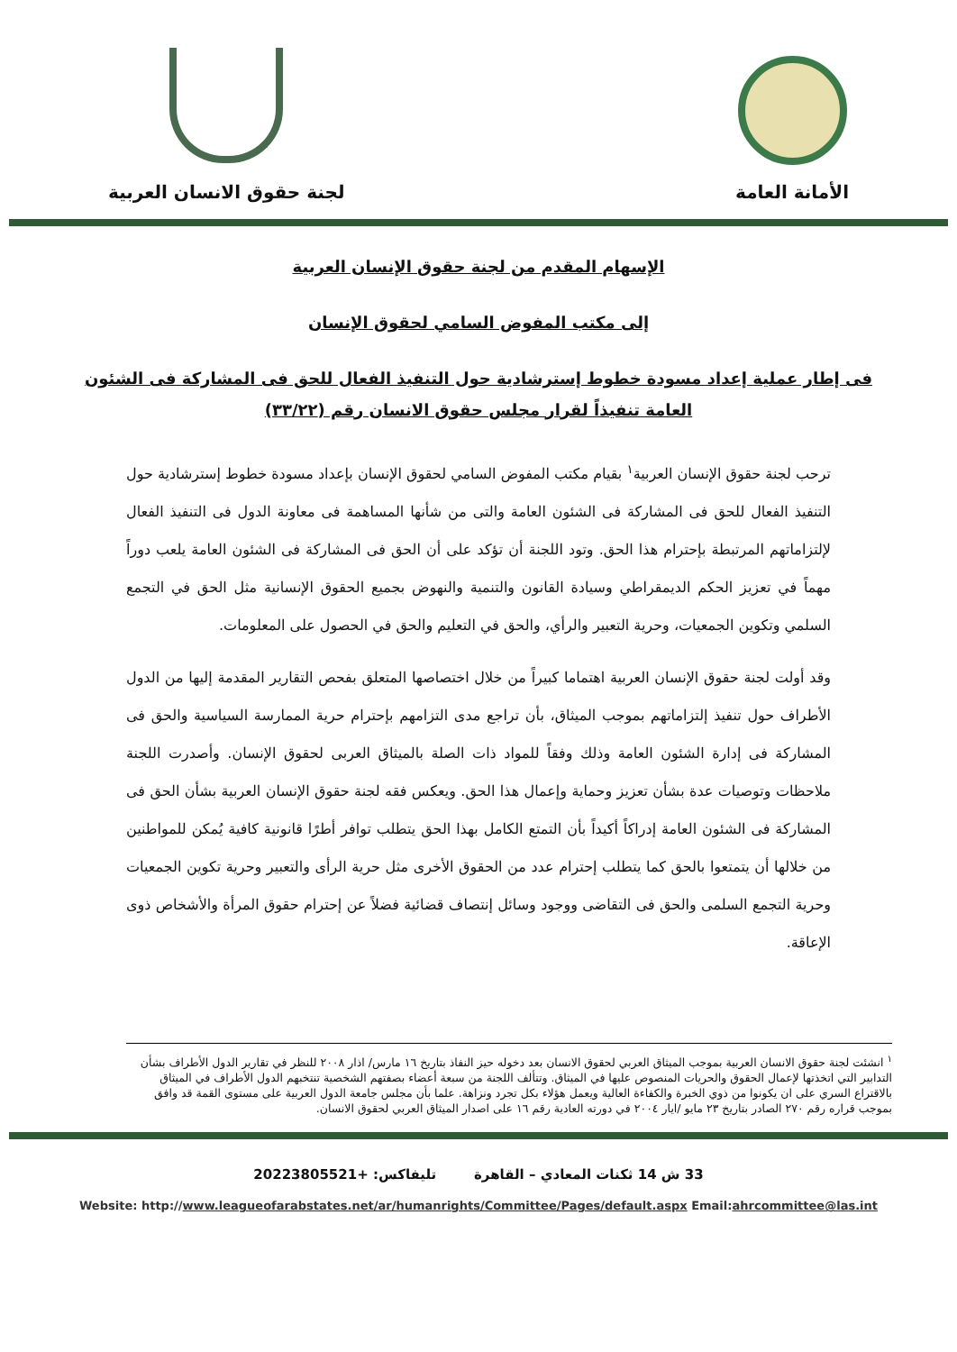الأمانة العامة
لجنة حقوق الانسان العربية
الإسهام المقدم من لجنة حقوق الإنسان العربية
إلى مكتب المفوض السامي لحقوق الإنسان
فى إطار عملية إعداد مسودة خطوط إسترشادية حول التنفيذ الفعال للحق فى المشاركة فى الشئون
العامة تنفيذاً لقرار مجلس حقوق الانسان رقم (٣٣/٢٢)
ترحب لجنة حقوق الإنسان العربية<sup>١</sup> بقيام مكتب المفوض السامي لحقوق الإنسان بإعداد مسودة خطوط إسترشادية حول التنفيذ الفعال للحق فى المشاركة فى الشئون العامة والتى من شأنها المساهمة فى معاونة الدول فى التنفيذ الفعال لإلتزاماتهم المرتبطة بإحترام هذا الحق. وتود اللجنة أن تؤكد على أن الحق فى المشاركة فى الشئون العامة يلعب دوراً مهماً في تعزيز الحكم الديمقراطي وسيادة القانون والتنمية والنهوض بجميع الحقوق الإنسانية مثل الحق في التجمع السلمي وتكوين الجمعيات، وحرية التعبير والرأي، والحق في التعليم والحق في الحصول على المعلومات.
وقد أولت لجنة حقوق الإنسان العربية اهتماما كبيراً من خلال اختصاصها المتعلق بفحص التقارير المقدمة إليها من الدول الأطراف حول تنفيذ إلتزاماتهم بموجب الميثاق، بأن تراجع مدى التزامهم بإحترام حرية الممارسة السياسية والحق فى المشاركة فى إدارة الشئون العامة وذلك وفقاً للمواد ذات الصلة بالميثاق العربى لحقوق الإنسان. وأصدرت اللجنة ملاحظات وتوصيات عدة بشأن تعزيز وحماية وإعمال هذا الحق. ويعكس فقه لجنة حقوق الإنسان العربية بشأن الحق فى المشاركة فى الشئون العامة إدراكاً أكيداً بأن التمتع الكامل بهذا الحق يتطلب توافر أطرًا قانونية كافية يُمكن للمواطنين من خلالها أن يتمتعوا بالحق كما يتطلب إحترام عدد من الحقوق الأخرى مثل حرية الرأى والتعبير وحرية تكوين الجمعيات وحرية التجمع السلمى والحق فى التقاضى ووجود وسائل إنتصاف قضائية فضلاً عن إحترام حقوق المرأة والأشخاص ذوى الإعاقة.
<sup>١</sup> انشئت لجنة حقوق الانسان العربية بموجب الميثاق العربي لحقوق الانسان بعد دخوله حيز النفاذ بتاريخ ١٦ مارس/ اذار ٢٠٠٨ للنظر في تقارير الدول الأطراف بشأن التدابير التي اتخذتها لإعمال الحقوق والحريات المنصوص عليها في الميثاق. وتتألف اللجنة من سبعة أعضاء بصفتهم الشخصية تنتخبهم الدول الأطراف في الميثاق بالاقتراع السري على ان يكونوا من ذوي الخبرة والكفاءة العالية ويعمل هؤلاء بكل تجرد ونزاهة. علما بأن مجلس جامعة الدول العربية على مستوى القمة قد وافق بموجب قراره رقم ٢٧٠ الصادر بتاريخ ٢٣ مايو /ايار ٢٠٠٤ في دورته العادية رقم ١٦ على اصدار الميثاق العربي لحقوق الانسان.
33 ش 14 ثكنات المعادي – القاهرة تليفاكس: +20223805521
Website: http://www.leagueofarabstates.net/ar/humanrights/Committee/Pages/default.aspx Email:ahrcommittee@las.int